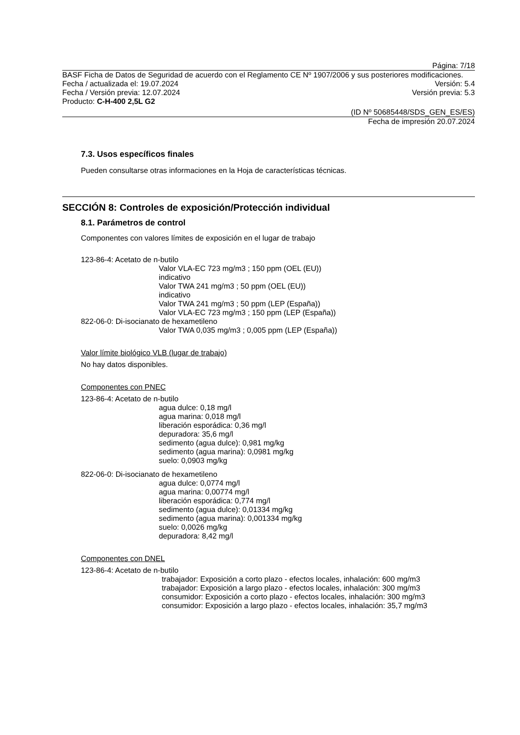Página: 7/18
BASF Ficha de Datos de Seguridad de acuerdo con el Reglamento CE Nº 1907/2006 y sus posteriores modificaciones.
Fecha / actualizada el: 19.07.2024 Versión: 5.4
Fecha / Versión previa: 12.07.2024 Versión previa: 5.3
Producto: C-H-400 2,5L G2
(ID Nº 50685448/SDS_GEN_ES/ES)
Fecha de impresión 20.07.2024
7.3. Usos específicos finales
Pueden consultarse otras informaciones en la Hoja de características técnicas.
SECCIÓN 8: Controles de exposición/Protección individual
8.1. Parámetros de control
Componentes con valores límites de exposición en el lugar de trabajo
123-86-4: Acetato de n-butilo
Valor VLA-EC 723 mg/m3 ; 150 ppm (OEL (EU))
indicativo
Valor TWA 241 mg/m3 ; 50 ppm (OEL (EU))
indicativo
Valor TWA 241 mg/m3 ; 50 ppm (LEP (España))
Valor VLA-EC 723 mg/m3 ; 150 ppm (LEP (España))
822-06-0: Di-isocianato de hexametileno
Valor TWA 0,035 mg/m3 ; 0,005 ppm (LEP (España))
Valor límite biológico VLB (lugar de trabajo)
No hay datos disponibles.
Componentes con PNEC
123-86-4: Acetato de n-butilo
agua dulce: 0,18 mg/l
agua marina: 0,018 mg/l
liberación esporádica: 0,36 mg/l
depuradora: 35,6 mg/l
sedimento (agua dulce): 0,981 mg/kg
sedimento (agua marina): 0,0981 mg/kg
suelo: 0,0903 mg/kg
822-06-0: Di-isocianato de hexametileno
agua dulce: 0,0774 mg/l
agua marina: 0,00774 mg/l
liberación esporádica: 0,774 mg/l
sedimento (agua dulce): 0,01334 mg/kg
sedimento (agua marina): 0,001334 mg/kg
suelo: 0,0026 mg/kg
depuradora: 8,42 mg/l
Componentes con DNEL
123-86-4: Acetato de n-butilo
trabajador: Exposición a corto plazo - efectos locales, inhalación: 600 mg/m3
trabajador: Exposición a largo plazo - efectos locales, inhalación: 300 mg/m3
consumidor: Exposición a corto plazo - efectos locales, inhalación: 300 mg/m3
consumidor: Exposición a largo plazo - efectos locales, inhalación: 35,7 mg/m3